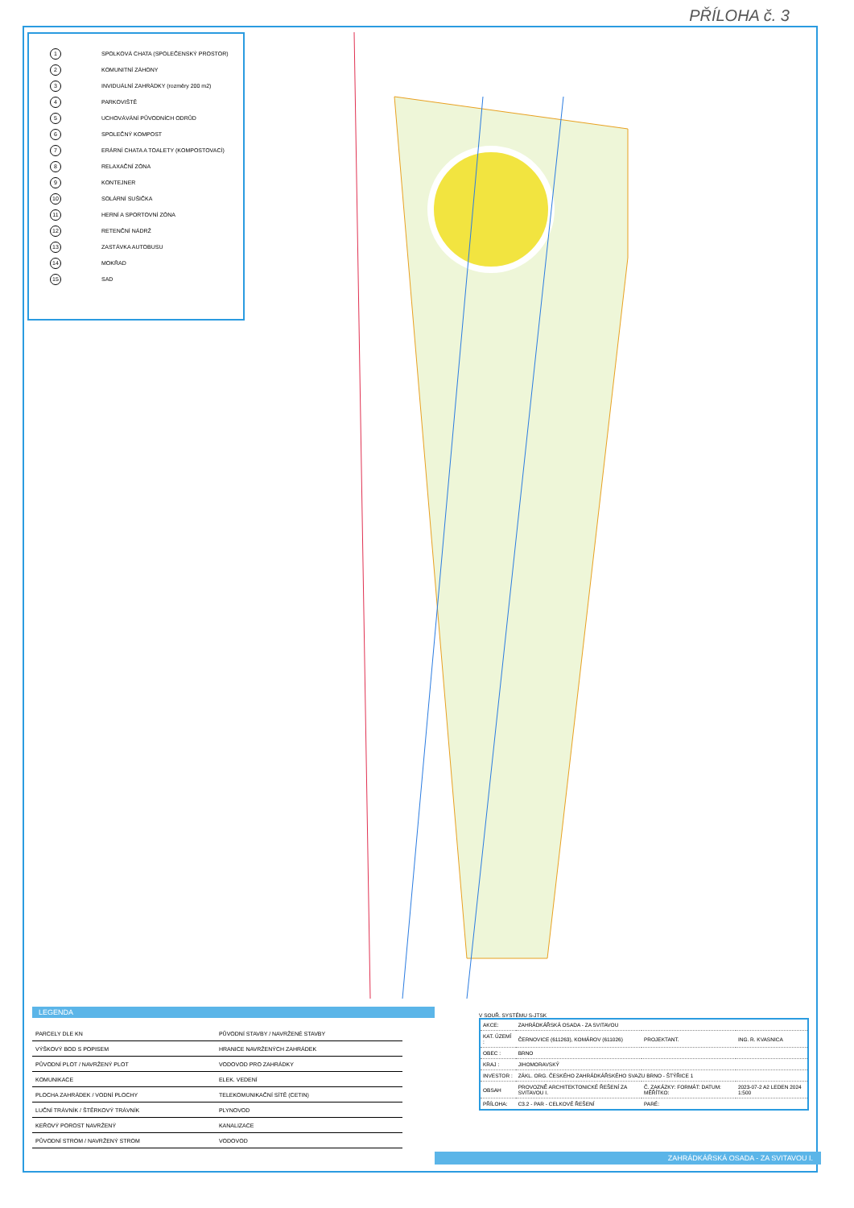PŘÍLOHA č. 3
1 SPOLKOVÁ CHATA (SPOLEČENSKÝ PROSTOR)
2 KOMUNITNÍ ZÁHONY
3 INVIDUÁLNÍ ZAHRÁDKY (rozměry 200 m2)
4 PARKOVIŠTĚ
5 UCHOVÁVÁNÍ PŮVODNÍCH ODRŮD
6 SPOLEČNÝ KOMPOST
7 ERÁRNÍ CHATA A TOALETY (KOMPOSTOVACÍ)
8 RELAXAČNÍ ZÓNA
9 KONTEJNER
10 SOLÁRNÍ SUŠIČKA
11 HERNÍ A SPORTOVNÍ ZÓNA
12 RETENČNÍ NÁDRŽ
13 ZASTÁVKA AUTOBUSU
14 MOKŘAD
15 SAD
LEGENDA
| PARCELY DLE KN | PŮVODNÍ STAVBY / NAVRŽENÉ STAVBY |
| VÝŠKOVÝ BOD S POPISEM | HRANICE NAVRŽENÝCH ZAHRÁDEK |
| PŮVODNÍ PLOT / NAVRŽENÝ PLOT | VODOVOD PRO ZAHRÁDKY |
| KOMUNIKACE | ELEK. VEDENÍ |
| PLOCHA ZAHRÁDEK / VODNÍ PLOCHY | TELEKOMUNIKAČNÍ SÍTĚ (CETIN) |
| LUČNÍ TRÁVNÍK / ŠTĚRKOVÝ TRÁVNÍK | PLYNOVOD |
| KEŘOVÝ POROST NAVRŽENÝ | KANALIZACE |
| PŮVODNÍ STROM / NAVRŽENÝ STROM | VODOVOD |
V SOUŘ. SYSTÉMU S-JTSK
| AKCE: | ZAHRÁDKÁŘSKÁ OSADA - ZA SVITAVOU | | |
| KAT. ÚZEMÍ : | ČERNOVICE (611263), KOMÁROV (611026) | PROJEKTANT. | ING. R. KVASNICA |
| OBEC : | BRNO | | |
| KRAJ : | JIHOMORAVSKÝ | | |
| INVESTOR : | ZÁKL. ORG. ČESKÉHO ZAHRÁDKÁŘSKÉHO SVAZU BRNO - ŠTÝŘICE 1 | | |
| OBSAH | PROVOZNĚ ARCHITEKTONICKÉ ŘEŠENÍ ZA SVITAVOU I. | Č. ZAKÁZKY: FORMÁT: DATUM: MĚŘÍTKO: | 2023-07-2 A2 LEDEN 2024 1:500 |
| PŘÍLOHA: | C3.2 - PAR - CELKOVÉ ŘEŠENÍ | PARÉ: | |
ZAHRÁDKÁŘSKÁ OSADA - ZA SVITAVOU I.